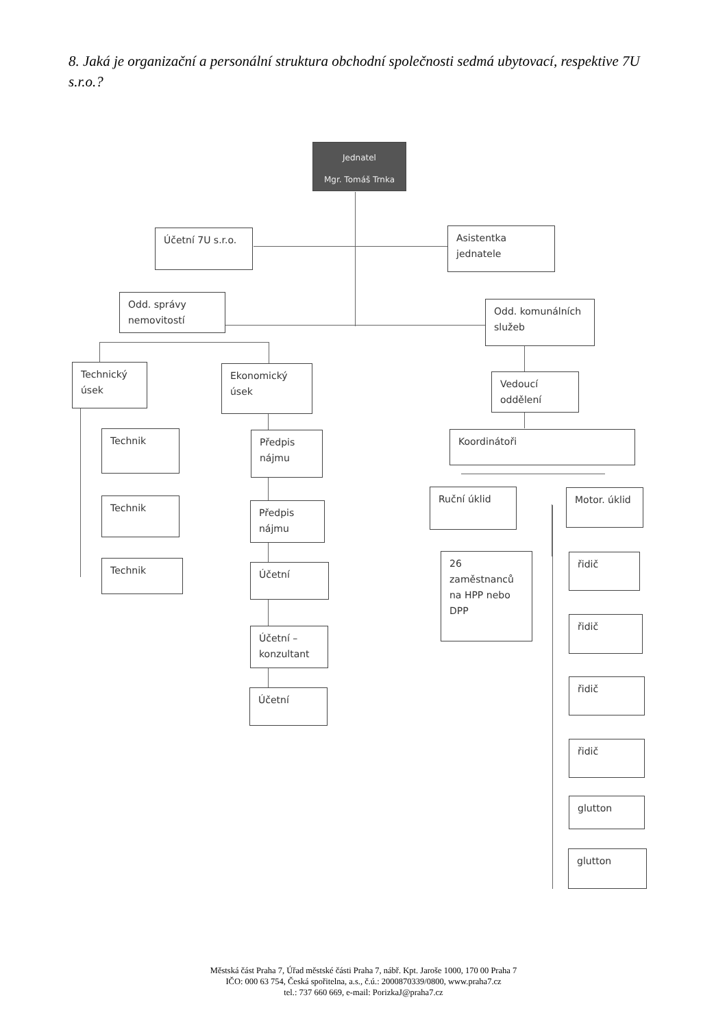8. Jaká je organizační a personální struktura obchodní společnosti sedmá ubytovací, respektive 7U s.r.o.?
Jednatel
Mgr. Tomáš Trnka
Účetní 7U s.r.o.
Asistentka jednatele
Odd. správy nemovitostí
Odd. komunálních služeb
Technický úsek
Ekonomický úsek
Vedoucí oddělení
Technik
Předpis nájmu
Koordinátoři
Ruční úklid Motor. úklid
Technik
Předpis nájmu
Technik Účetní
26 zaměstnanců na HPP nebo DPP
řidič
řidič
Účetní – konzultant
řidič
Účetní
řidič
glutton
glutton
Městská část Praha 7, Úřad městské části Praha 7, nábř. Kpt. Jaroše 1000, 170 00 Praha 7
IČO: 000 63 754, Česká spořitelna, a.s., č.ú.: 2000870339/0800, www.praha7.cz
tel.: 737 660 669, e-mail: PorizkaJ@praha7.cz